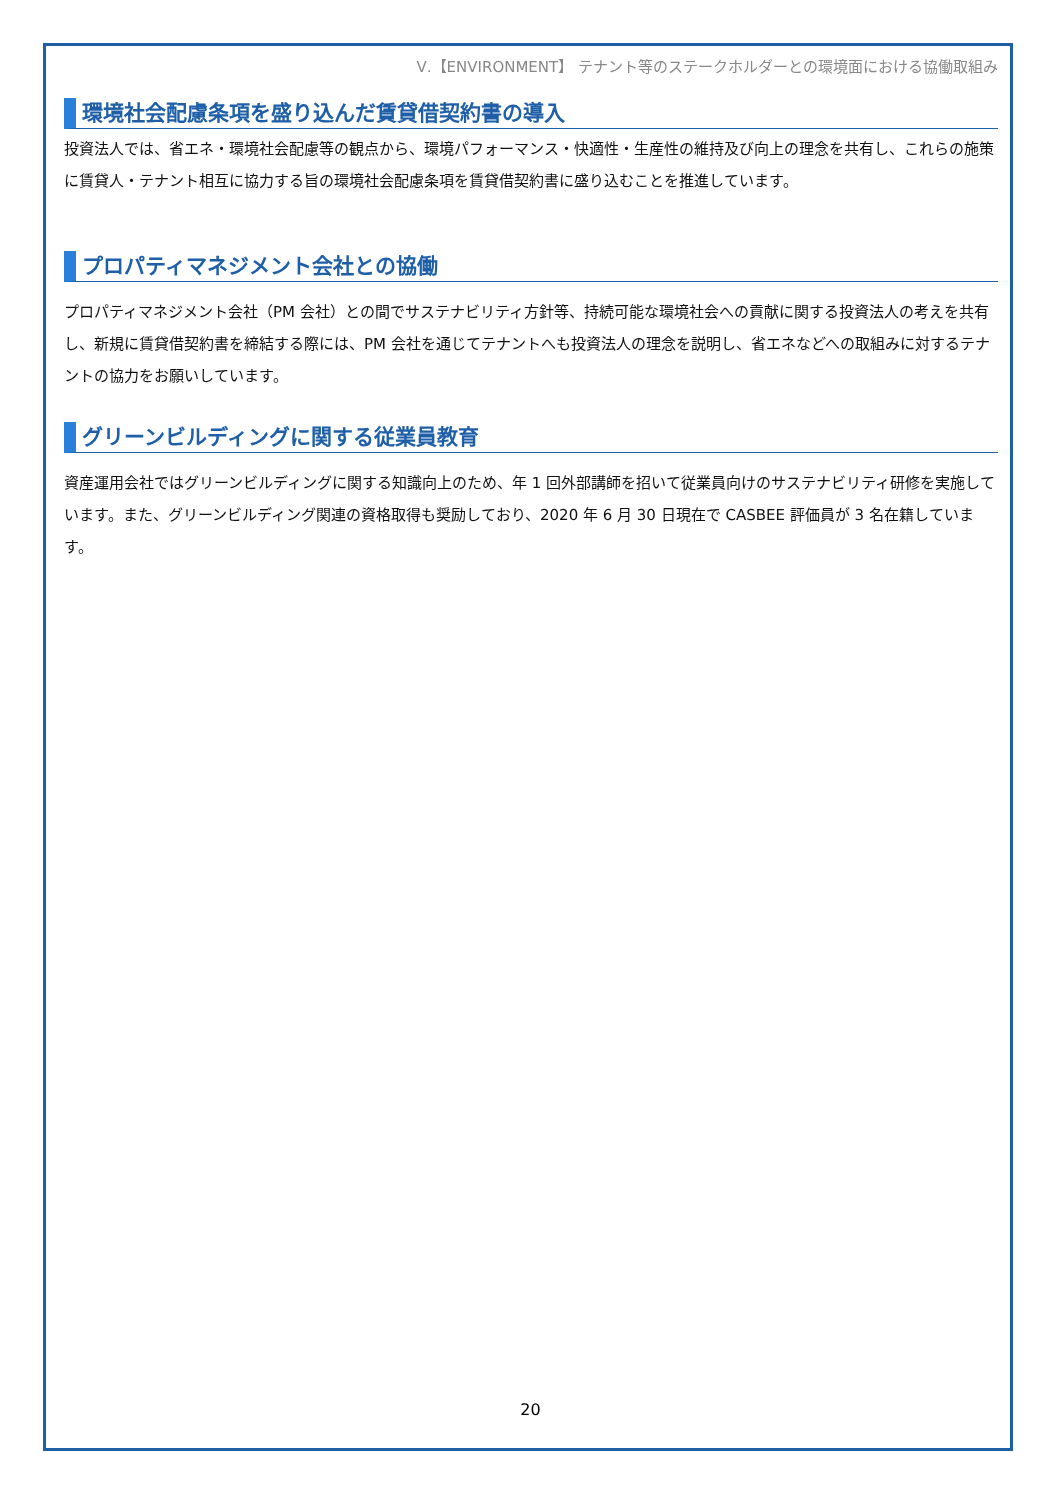Ⅴ.【ENVIRONMENT】 テナント等のステークホルダーとの環境面における協働取組み
環境社会配慮条項を盛り込んだ賃貸借契約書の導入
投資法人では、省エネ・環境社会配慮等の観点から、環境パフォーマンス・快適性・生産性の維持及び向上の理念を共有し、これらの施策に賃貸人・テナント相互に協力する旨の環境社会配慮条項を賃貸借契約書に盛り込むことを推進しています。
プロパティマネジメント会社との協働
プロパティマネジメント会社（PM 会社）との間でサステナビリティ方針等、持続可能な環境社会への貢献に関する投資法人の考えを共有し、新規に賃貸借契約書を締結する際には、PM 会社を通じてテナントへも投資法人の理念を説明し、省エネなどへの取組みに対するテナントの協力をお願いしています。
グリーンビルディングに関する従業員教育
資産運用会社ではグリーンビルディングに関する知識向上のため、年 1 回外部講師を招いて従業員向けのサステナビリティ研修を実施しています。また、グリーンビルディング関連の資格取得も奨励しており、2020 年 6 月 30 日現在で CASBEE 評価員が 3 名在籍しています。
20